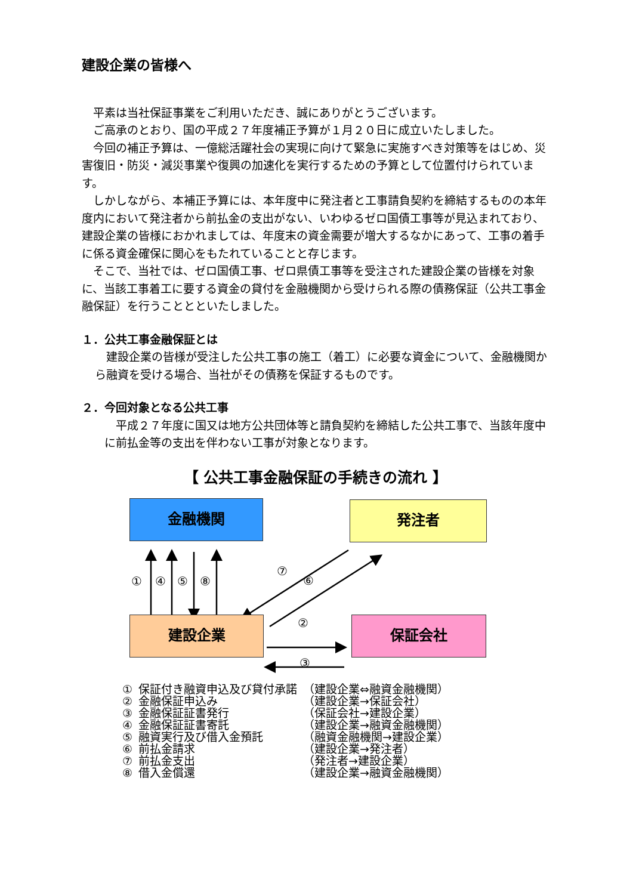建設企業の皆様へ
平素は当社保証事業をご利用いただき、誠にありがとうございます。
ご高承のとおり、国の平成２７年度補正予算が１月２０日に成立いたしました。
今回の補正予算は、一億総活躍社会の実現に向けて緊急に実施すべき対策等をはじめ、災害復旧・防災・減災事業や復興の加速化を実行するための予算として位置付けられています。
しかしながら、本補正予算には、本年度中に発注者と工事請負契約を締結するものの本年度内において発注者から前払金の支出がない、いわゆるゼロ国債工事等が見込まれており、建設企業の皆様におかれましては、年度末の資金需要が増大するなかにあって、工事の着手に係る資金確保に関心をもたれていることと存じます。
そこで、当社では、ゼロ国債工事、ゼロ県債工事等を受注された建設企業の皆様を対象に、当該工事着工に要する資金の貸付を金融機関から受けられる際の債務保証（公共工事金融保証）を行うこととといたしました。
１．公共工事金融保証とは
建設企業の皆様が受注した公共工事の施工（着工）に必要な資金について、金融機関から融資を受ける場合、当社がその債務を保証するものです。
２．今回対象となる公共工事
平成２７年度に国又は地方公共団体等と請負契約を締結した公共工事で、当該年度中に前払金等の支出を伴わない工事が対象となります。
【 公共工事金融保証の手続きの流れ 】
金融機関 発注者
建設企業 保証会社
① ④ ⑤ ⑧
⑦
⑥
②
③
| ① | 保証付き融資申込及び貸付承諾 | （建設企業⇔融資金融機関） |
| ② | 金融保証申込み | （建設企業→保証会社） |
| ③ | 金融保証証書発行 | （保証会社→建設企業） |
| ④ | 金融保証証書寄託 | （建設企業→融資金融機関） |
| ⑤ | 融資実行及び借入金預託 | （融資金融機関→建設企業） |
| ⑥ | 前払金請求 | （建設企業→発注者） |
| ⑦ | 前払金支出 | （発注者→建設企業） |
| ⑧ | 借入金償還 | （建設企業→融資金融機関） |